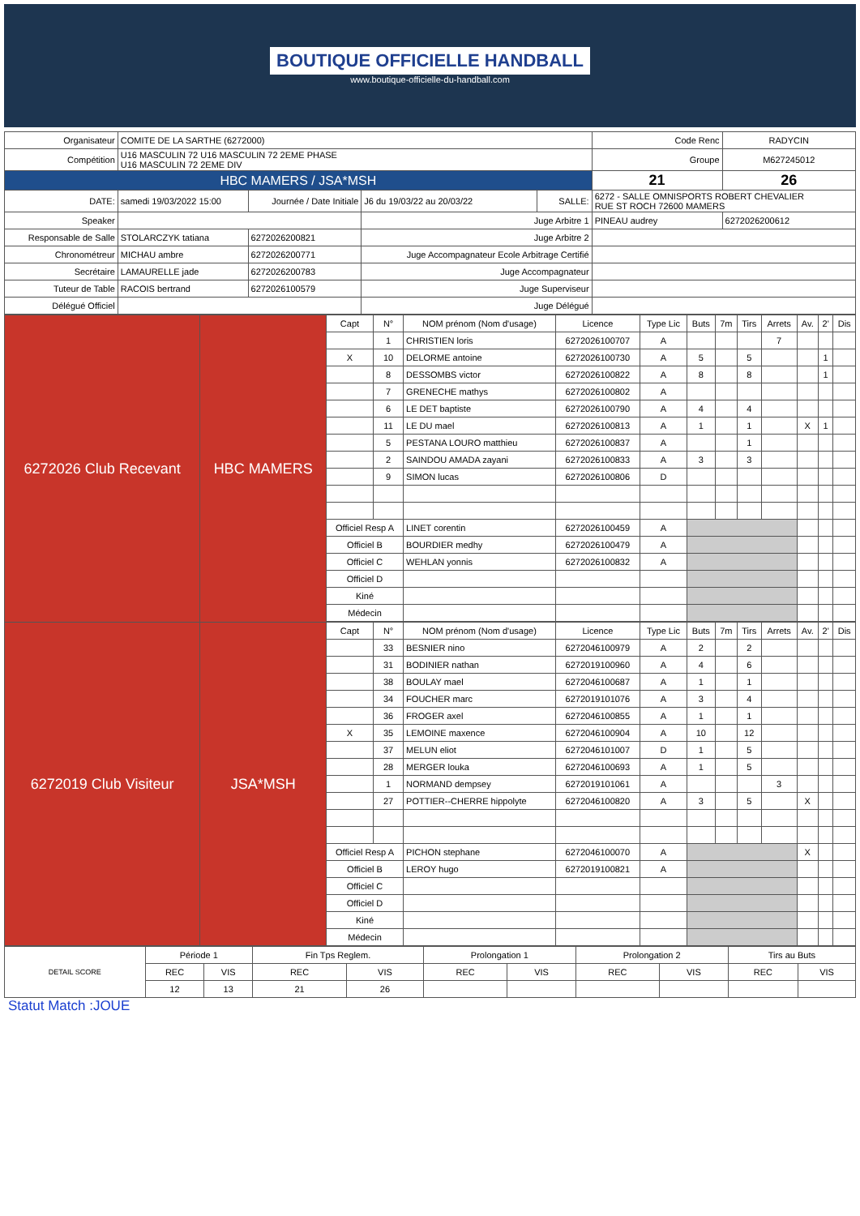BOUTIQUE OFFICIELLE HANDBALL
www.boutique-officielle-du-handball.com
| Organisateur | COMITE DE LA SARTHE (6272000) | | | | | Code Renc | RADYCIN |
| Compétition | U16 MASCULIN 72 U16 MASCULIN 72 2EME PHASE U16 MASCULIN 72 2EME DIV | | | | | Groupe | M627245012 |
| HBC MAMERS / JSA*MSH | | | | | | 21 | 26 |
| DATE: | samedi 19/03/2022 15:00 | Journée / Date Initiale | J6 du 19/03/22 au 20/03/22 | SALLE: | 6272 - SALLE OMNISPORTS ROBERT CHEVALIER RUE ST ROCH 72600 MAMERS | | |
| Speaker | | | Juge Arbitre 1 | | PINEAU audrey | | 6272026200612 |
| Responsable de Salle | STOLARCZYK tatiana | 6272026200821 | Juge Arbitre 2 | | | | |
| Chronométreur | MICHAU ambre | 6272026200771 | Juge Accompagnateur Ecole Arbitrage Certifié | | | | |
| Secrétaire | LAMAURELLE jade | 6272026200783 | Juge Accompagnateur | | | | |
| Tuteur de Table | RACOIS bertrand | 6272026100579 | Juge Superviseur | | | | |
| Délégué Officiel | | | Juge Délégué | | | | |
| 6272026 Club Recevant | HBC MAMERS | Capt | N° | NOM prénom (Nom d'usage) | Licence | Type Lic | Buts | 7m | Tirs | Arrets | Av. | 2' | Dis |
| | | | 1 | CHRISTIEN loris | 6272026100707 | A | | | | 7 | | | |
| | | X | 10 | DELORME antoine | 6272026100730 | A | 5 | | 5 | | | 1 | |
| | | | 8 | DESSOMBS victor | 6272026100822 | A | 8 | | 8 | | | 1 | |
| | | | 7 | GRENECHE mathys | 6272026100802 | A | | | | | | | |
| | | | 6 | LE DET baptiste | 6272026100790 | A | 4 | | 4 | | | | |
| | | | 11 | LE DU mael | 6272026100813 | A | 1 | | 1 | | X | 1 | |
| | | | 5 | PESTANA LOURO matthieu | 6272026100837 | A | | | 1 | | | | |
| | | | 2 | SAINDOU AMADA zayani | 6272026100833 | A | 3 | | 3 | | | | |
| | | | 9 | SIMON lucas | 6272026100806 | D | | | | | | | |
| | | Officiel Resp A | | LINET corentin | 6272026100459 | A | | | | | | | |
| | | Officiel B | | BOURDIER medhy | 6272026100479 | A | | | | | | | |
| | | Officiel C | | WEHLAN yonnis | 6272026100832 | A | | | | | | | |
| | | Officiel D | | | | | | | | | | | |
| | | Kiné | | | | | | | | | | | |
| | | Médecin | | | | | | | | | | | |
| 6272019 Club Visiteur | JSA*MSH | Capt | N° | NOM prénom (Nom d'usage) | Licence | Type Lic | Buts | 7m | Tirs | Arrets | Av. | 2' | Dis |
| | | | 33 | BESNIER nino | 6272046100979 | A | 2 | | 2 | | | | |
| | | | 31 | BODINIER nathan | 6272019100960 | A | 4 | | 6 | | | | |
| | | | 38 | BOULAY mael | 6272046100687 | A | 1 | | 1 | | | | |
| | | | 34 | FOUCHER marc | 6272019101076 | A | 3 | | 4 | | | | |
| | | | 36 | FROGER axel | 6272046100855 | A | 1 | | 1 | | | | |
| | | X | 35 | LEMOINE maxence | 6272046100904 | A | 10 | | 12 | | | | |
| | | | 37 | MELUN eliot | 6272046101007 | D | 1 | | 5 | | | | |
| | | | 28 | MERGER louka | 6272046100693 | A | 1 | | 5 | | | | |
| | | | 1 | NORMAND dempsey | 6272019101061 | A | | | | 3 | | | |
| | | | 27 | POTTIER--CHERRE hippolyte | 6272046100820 | A | 3 | | 5 | | X | | |
| | | Officiel Resp A | | PICHON stephane | 6272046100070 | A | | | | | X | | |
| | | Officiel B | | LEROY hugo | 6272019100821 | A | | | | | | | |
| | | Officiel C | | | | | | | | | | | |
| | | Officiel D | | | | | | | | | | | |
| | | Kiné | | | | | | | | | | | |
| | | Médecin | | | | | | | | | | | |
| DETAIL SCORE | Période 1 | | Fin Tps Reglem. | | Prolongation 1 | | Prolongation 2 | | Tirs au Buts | |
| | REC | VIS | REC | VIS | REC | VIS | REC | VIS | REC | VIS |
| | 12 | 13 | 21 | 26 | | | | | | |
Statut Match :JOUE